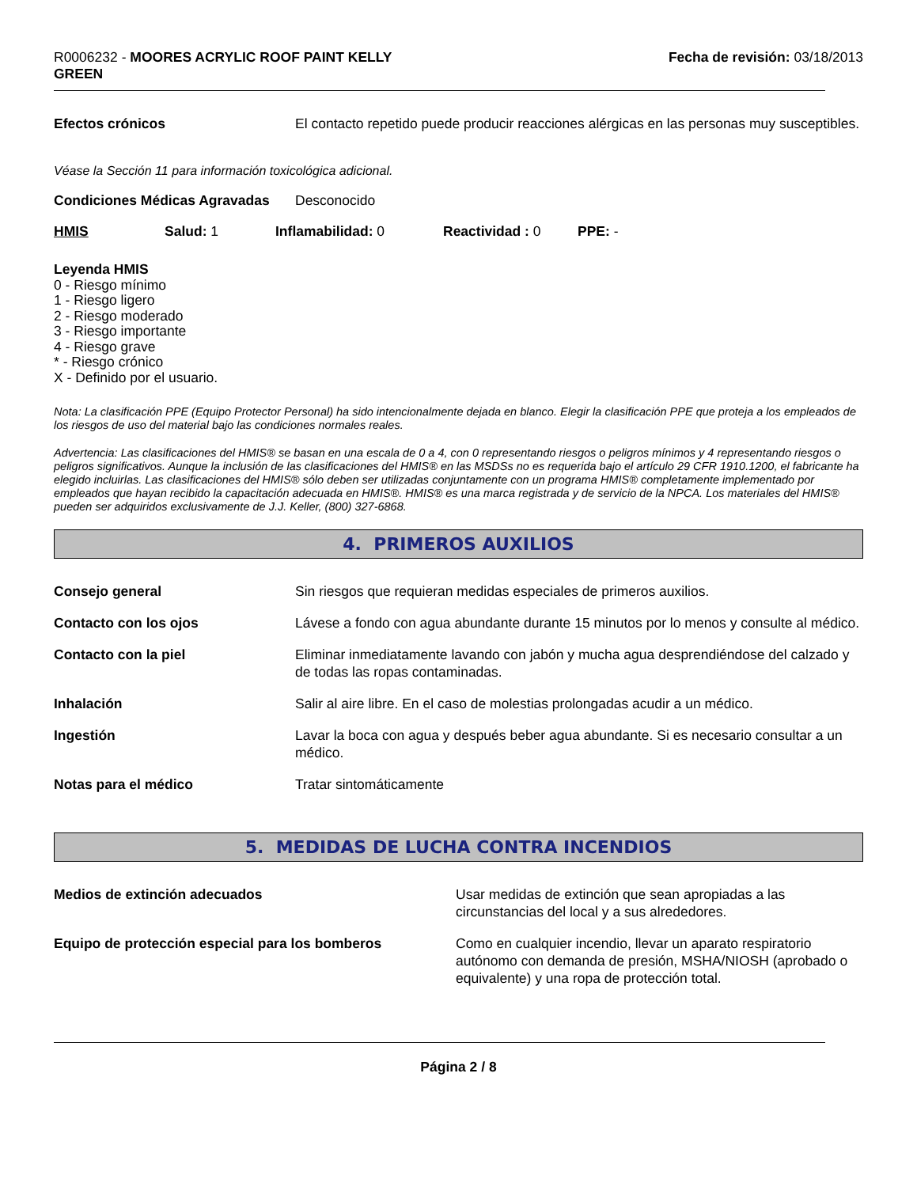R0006232 - MOORES ACRYLIC ROOF PAINT KELLY
GREEN
Fecha de revisión: 03/18/2013
Efectos crónicos El contacto repetido puede producir reacciones alérgicas en las personas muy susceptibles.
Véase la Sección 11 para información toxicológica adicional.
Condiciones Médicas Agravadas Desconocido
HMIS Salud: 1 Inflamabilidad: 0 Reactividad : 0 PPE: -
Leyenda HMIS
0 - Riesgo mínimo
1 - Riesgo ligero
2 - Riesgo moderado
3 - Riesgo importante
4 - Riesgo grave
* - Riesgo crónico
X - Definido por el usuario.
Nota: La clasificación PPE (Equipo Protector Personal) ha sido intencionalmente dejada en blanco. Elegir la clasificación PPE que proteja a los empleados de los riesgos de uso del material bajo las condiciones normales reales.
Advertencia: Las clasificaciones del HMIS® se basan en una escala de 0 a 4, con 0 representando riesgos o peligros mínimos y 4 representando riesgos o peligros significativos. Aunque la inclusión de las clasificaciones del HMIS® en las MSDSs no es requerida bajo el artículo 29 CFR 1910.1200, el fabricante ha elegido incluirlas. Las clasificaciones del HMIS® sólo deben ser utilizadas conjuntamente con un programa HMIS® completamente implementado por empleados que hayan recibido la capacitación adecuada en HMIS®. HMIS® es una marca registrada y de servicio de la NPCA. Los materiales del HMIS® pueden ser adquiridos exclusivamente de J.J. Keller, (800) 327-6868.
4. PRIMEROS AUXILIOS
Consejo general Sin riesgos que requieran medidas especiales de primeros auxilios.
Contacto con los ojos Lávese a fondo con agua abundante durante 15 minutos por lo menos y consulte al médico.
Contacto con la piel Eliminar inmediatamente lavando con jabón y mucha agua desprendiéndose del calzado y de todas las ropas contaminadas.
Inhalación Salir al aire libre. En el caso de molestias prolongadas acudir a un médico.
Ingestión Lavar la boca con agua y después beber agua abundante. Si es necesario consultar a un médico.
Notas para el médico Tratar sintomáticamente
5. MEDIDAS DE LUCHA CONTRA INCENDIOS
Medios de extinción adecuados Usar medidas de extinción que sean apropiadas a las circunstancias del local y a sus alrededores.
Equipo de protección especial para los bomberos Como en cualquier incendio, llevar un aparato respiratorio autónomo con demanda de presión, MSHA/NIOSH (aprobado o equivalente) y una ropa de protección total.
Página 2 / 8